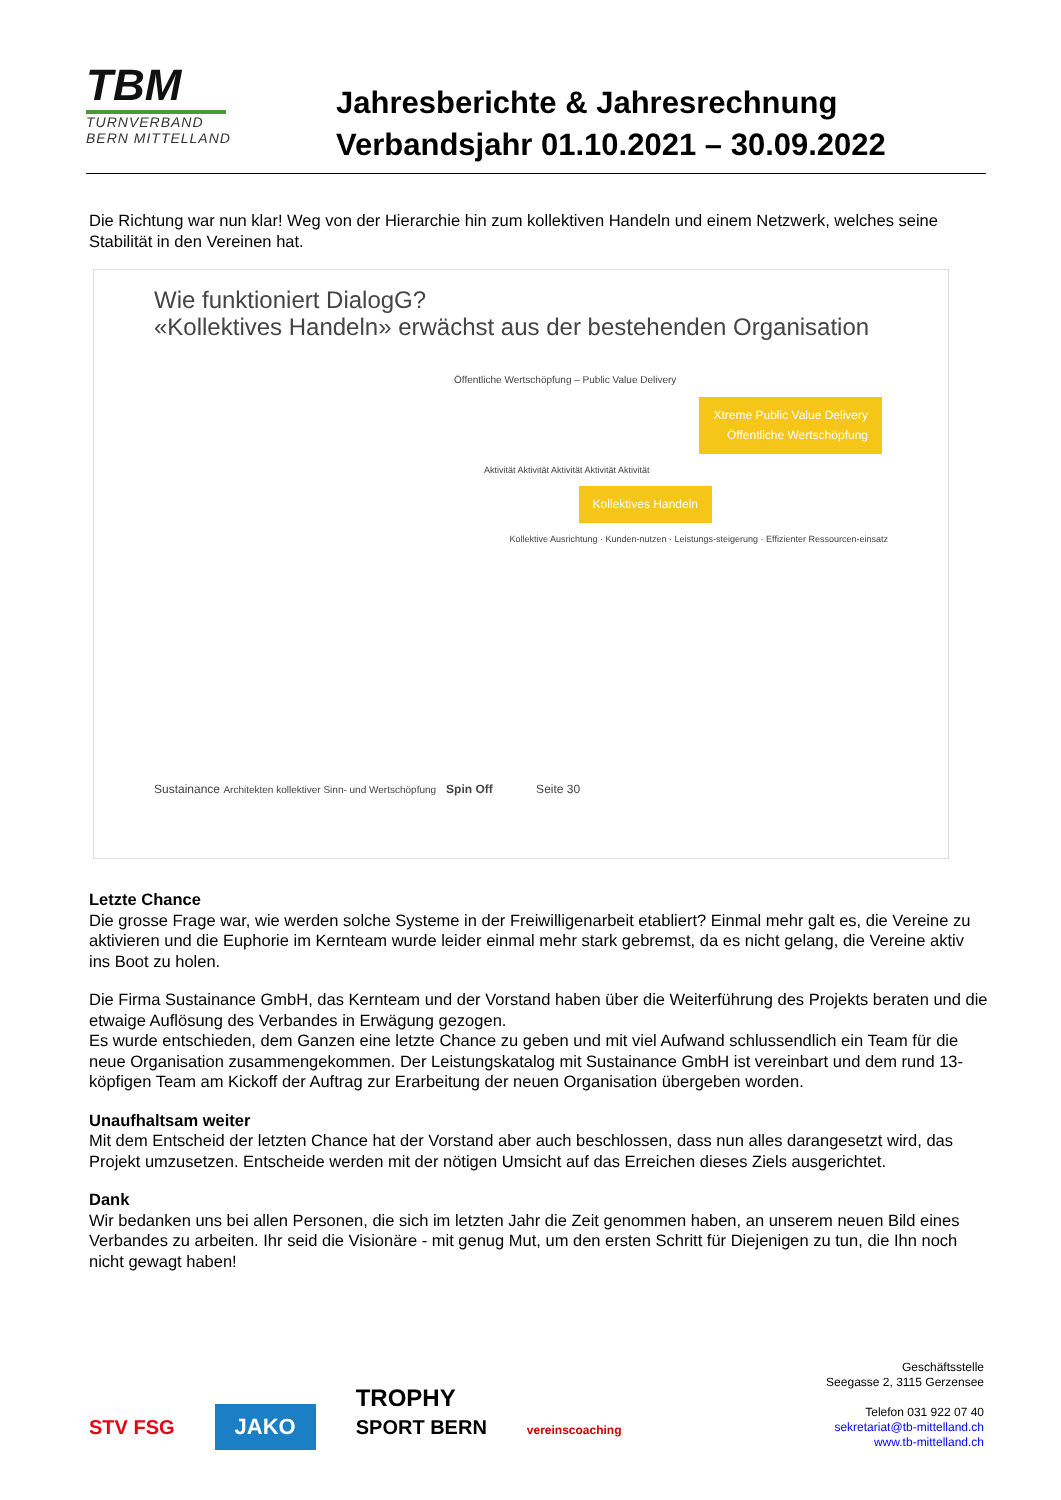TBM
TURNVERBAND
BERN MITTELLAND
Jahresberichte & Jahresrechnung
Verbandsjahr 01.10.2021 – 30.09.2022
Die Richtung war nun klar! Weg von der Hierarchie hin zum kollektiven Handeln und einem Netzwerk, welches seine Stabilität in den Vereinen hat.
Wie funktioniert DialogG?
«Kollektives Handeln» erwächst aus der bestehenden Organisation
Öffentliche Wertschöpfung – Public Value Delivery
Xtreme Public Value Delivery
Öffentliche Wertschöpfung
Aktivität Aktivität Aktivität Aktivität Aktivität
Kollektives Handeln
Kollektive Ausrichtung · Kunden-nutzen · Leistungs-steigerung · Effizienter Ressourcen-einsatz
Sustainance Architekten kollektiver Sinn- und Wertschöpfung Spin Off Seite 30
Letzte Chance
Die grosse Frage war, wie werden solche Systeme in der Freiwilligenarbeit etabliert? Einmal mehr galt es, die Vereine zu aktivieren und die Euphorie im Kernteam wurde leider einmal mehr stark gebremst, da es nicht gelang, die Vereine aktiv ins Boot zu holen.
Die Firma Sustainance GmbH, das Kernteam und der Vorstand haben über die Weiterführung des Projekts beraten und die etwaige Auflösung des Verbandes in Erwägung gezogen.
Es wurde entschieden, dem Ganzen eine letzte Chance zu geben und mit viel Aufwand schlussendlich ein Team für die neue Organisation zusammengekommen. Der Leistungskatalog mit Sustainance GmbH ist vereinbart und dem rund 13-köpfigen Team am Kickoff der Auftrag zur Erarbeitung der neuen Organisation übergeben worden.
Unaufhaltsam weiter
Mit dem Entscheid der letzten Chance hat der Vorstand aber auch beschlossen, dass nun alles darangesetzt wird, das Projekt umzusetzen. Entscheide werden mit der nötigen Umsicht auf das Erreichen dieses Ziels ausgerichtet.
Dank
Wir bedanken uns bei allen Personen, die sich im letzten Jahr die Zeit genommen haben, an unserem neuen Bild eines Verbandes zu arbeiten. Ihr seid die Visionäre - mit genug Mut, um den ersten Schritt für Diejenigen zu tun, die Ihn noch nicht gewagt haben!
STV FSG JAKO TROPHY
SPORT BERN vereinscoaching
Geschäftsstelle
Seegasse 2, 3115 Gerzensee
Telefon 031 922 07 40
sekretariat@tb-mittelland.ch
www.tb-mittelland.ch